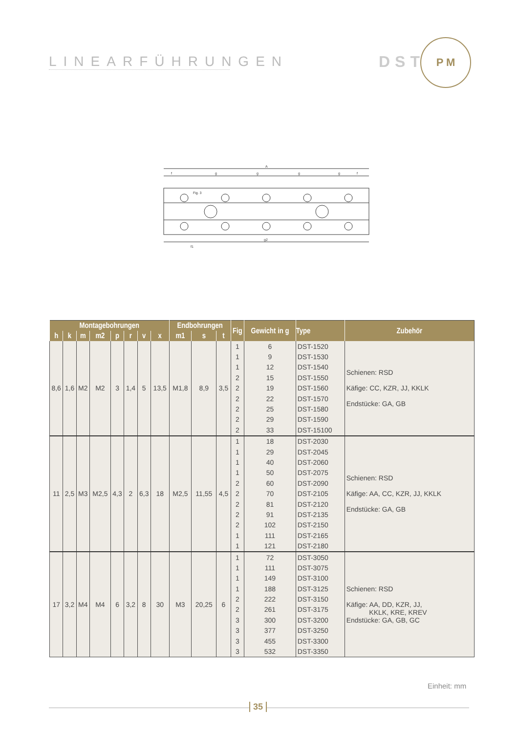LINEARFÜHRUNGEN
DST
P M
A
Fig. 3
f
g
g
g
g
f
f1
g2
| Montagebohrungen | | | | | | | | Endbohrungen | | | Fig | Gewicht in g | Type | Zubehör |
| --- | --- | --- | --- | --- | --- | --- | --- | --- | --- | --- | --- | --- | --- | --- |
| h | k | m | m2 | p | r | v | x | m1 | s | t | | | | |
| 8,6 | 1,6 | M2 | M2 | 3 | 1,4 | 5 | 13,5 | M1,8 | 8,9 | 3,5 | 1 | 6 | DST-1520 | Schienen: RSD Käfige: CC, KZR, JJ, KKLK Endstücke: GA, GB |
| | | | | | | | | | | | 1 | 9 | DST-1530 | |
| | | | | | | | | | | | 1 | 12 | DST-1540 | |
| | | | | | | | | | | | 2 | 15 | DST-1550 | |
| | | | | | | | | | | | 2 | 19 | DST-1560 | |
| | | | | | | | | | | | 2 | 22 | DST-1570 | |
| | | | | | | | | | | | 2 | 25 | DST-1580 | |
| | | | | | | | | | | | 2 | 29 | DST-1590 | |
| | | | | | | | | | | | 2 | 33 | DST-15100 | |
| 11 | 2,5 | M3 | M2,5 | 4,3 | 2 | 6,3 | 18 | M2,5 | 11,55 | 4,5 | 1 | 18 | DST-2030 | Schienen: RSD Käfige: AA, CC, KZR, JJ, KKLK Endstücke: GA, GB |
| | | | | | | | | | | | 1 | 29 | DST-2045 | |
| | | | | | | | | | | | 1 | 40 | DST-2060 | |
| | | | | | | | | | | | 1 | 50 | DST-2075 | |
| | | | | | | | | | | | 2 | 60 | DST-2090 | |
| | | | | | | | | | | | 2 | 70 | DST-2105 | |
| | | | | | | | | | | | 2 | 81 | DST-2120 | |
| | | | | | | | | | | | 2 | 91 | DST-2135 | |
| | | | | | | | | | | | 2 | 102 | DST-2150 | |
| | | | | | | | | | | | 1 | 111 | DST-2165 | |
| | | | | | | | | | | | 1 | 121 | DST-2180 | |
| 17 | 3,2 | M4 | M4 | 6 | 3,2 | 8 | 30 | M3 | 20,25 | 6 | 1 | 72 | DST-3050 | Schienen: RSD Käfige: AA, DD, KZR, JJ, KKLK, KRE, KREV Endstücke: GA, GB, GC |
| | | | | | | | | | | | 1 | 111 | DST-3075 | |
| | | | | | | | | | | | 1 | 149 | DST-3100 | |
| | | | | | | | | | | | 1 | 188 | DST-3125 | |
| | | | | | | | | | | | 2 | 222 | DST-3150 | |
| | | | | | | | | | | | 2 | 261 | DST-3175 | |
| | | | | | | | | | | | 3 | 300 | DST-3200 | |
| | | | | | | | | | | | 3 | 377 | DST-3250 | |
| | | | | | | | | | | | 3 | 455 | DST-3300 | |
| | | | | | | | | | | | 3 | 532 | DST-3350 | |
Einheit: mm
35